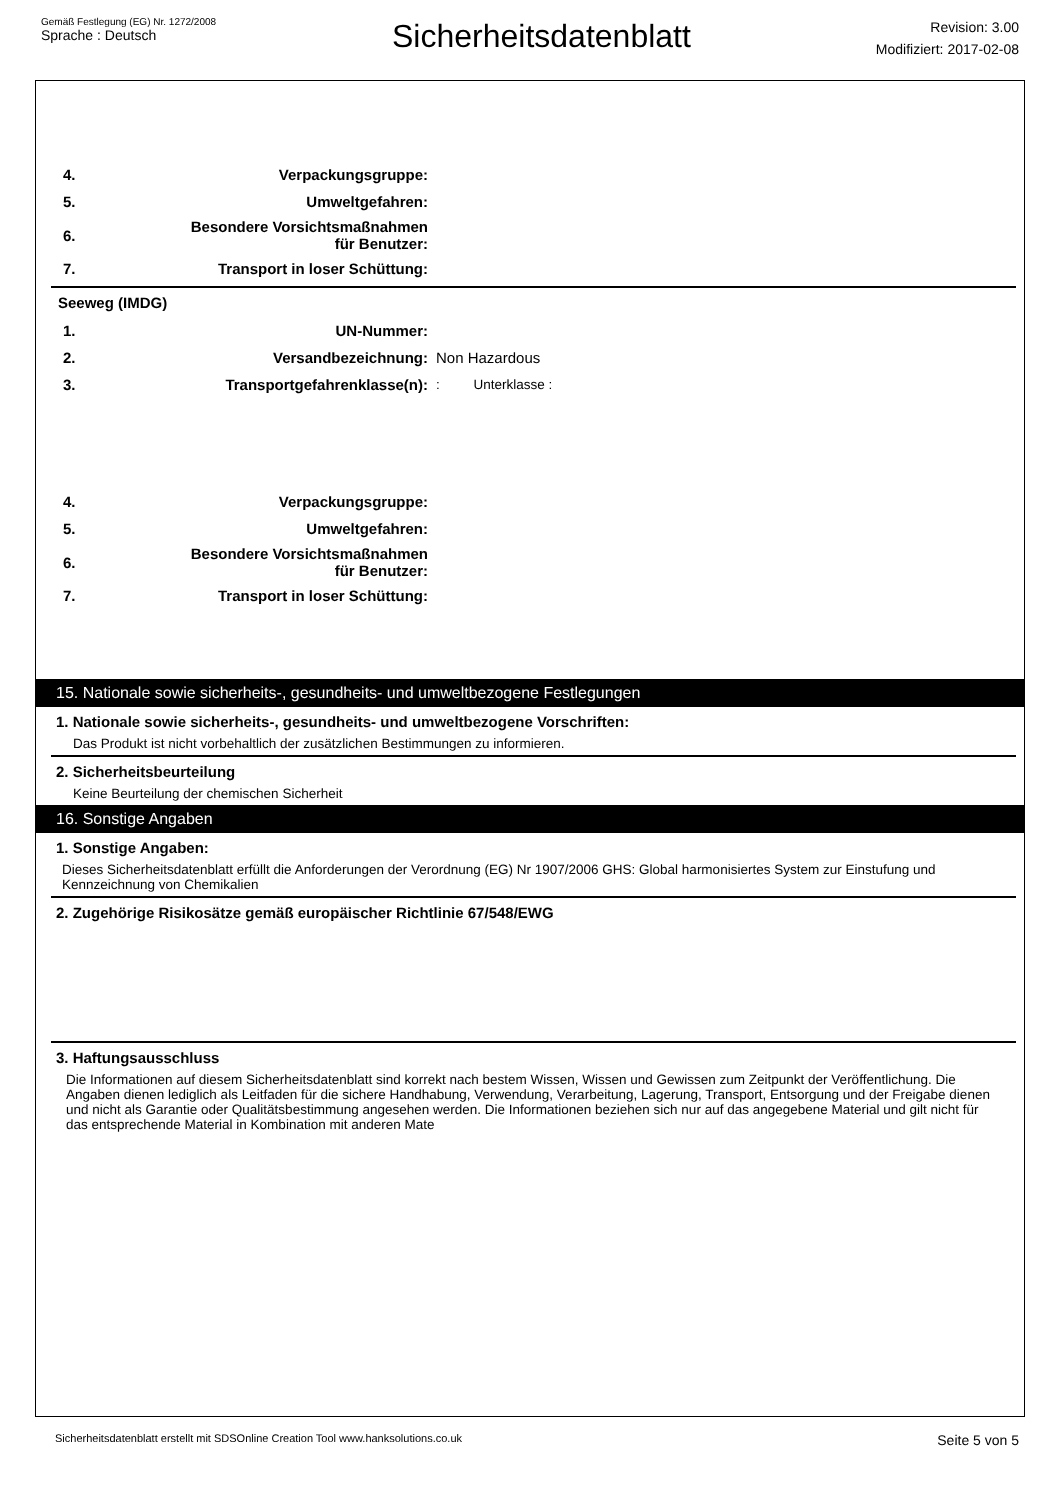Gemäß Festlegung (EG) Nr. 1272/2008
Sprache : Deutsch
Sicherheitsdatenblatt
Revision: 3.00
Modifiziert: 2017-02-08
4. Verpackungsgruppe:
5. Umweltgefahren:
6. Besondere Vorsichtsmaßnahmen
für Benutzer:
7. Transport in loser Schüttung:
Seeweg (IMDG)
1. UN-Nummer:
2. Versandbezeichnung: Non Hazardous
3. Transportgefahrenklasse(n):: Unterklasse :
4. Verpackungsgruppe:
5. Umweltgefahren:
6. Besondere Vorsichtsmaßnahmen
für Benutzer:
7. Transport in loser Schüttung:
15. Nationale sowie sicherheits-, gesundheits- und umweltbezogene Festlegungen
1. Nationale sowie sicherheits-, gesundheits- und umweltbezogene Vorschriften:
Das Produkt ist nicht vorbehaltlich der zusätzlichen Bestimmungen zu informieren.
2. Sicherheitsbeurteilung
Keine Beurteilung der chemischen Sicherheit
16. Sonstige Angaben
1. Sonstige Angaben:
Dieses Sicherheitsdatenblatt erfüllt die Anforderungen der Verordnung (EG) Nr 1907/2006 GHS: Global harmonisiertes System zur Einstufung und Kennzeichnung von Chemikalien
2. Zugehörige Risikosätze gemäß europäischer Richtlinie 67/548/EWG
3. Haftungsausschluss
Die Informationen auf diesem Sicherheitsdatenblatt sind korrekt nach bestem Wissen, Wissen und Gewissen zum Zeitpunkt der Veröffentlichung. Die Angaben dienen lediglich als Leitfaden für die sichere Handhabung, Verwendung, Verarbeitung, Lagerung, Transport, Entsorgung und der Freigabe dienen und nicht als Garantie oder Qualitätsbestimmung angesehen werden. Die Informationen beziehen sich nur auf das angegebene Material und gilt nicht für das entsprechende Material in Kombination mit anderen Mate
Sicherheitsdatenblatt erstellt mit SDSOnline Creation Tool www.hanksolutions.co.uk Seite 5 von 5